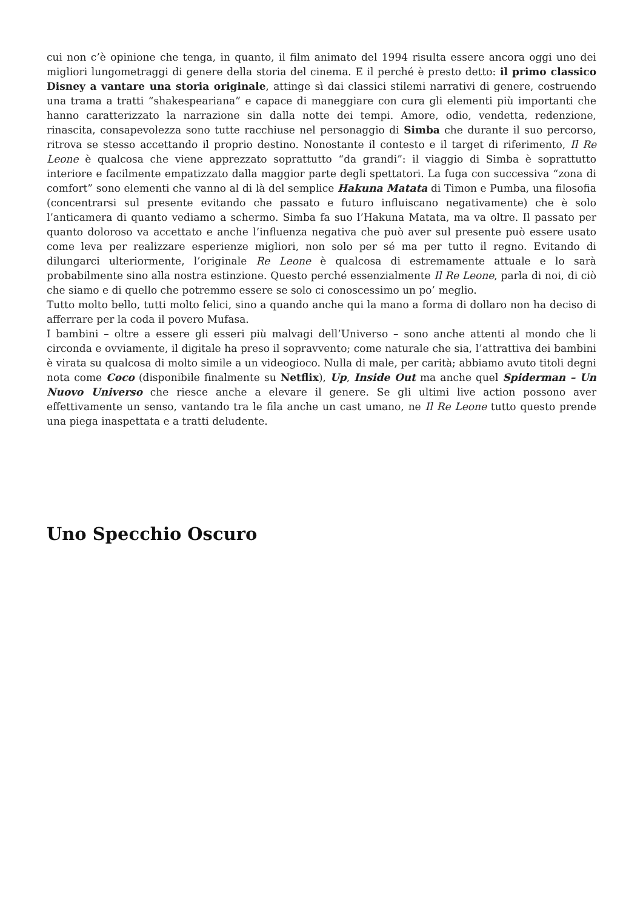cui non c’è opinione che tenga, in quanto, il film animato del 1994 risulta essere ancora oggi uno dei migliori lungometraggi di genere della storia del cinema. E il perché è presto detto: il primo classico Disney a vantare una storia originale, attinge sì dai classici stilemi narrativi di genere, costruendo una trama a tratti “shakespeariana” e capace di maneggiare con cura gli elementi più importanti che hanno caratterizzato la narrazione sin dalla notte dei tempi. Amore, odio, vendetta, redenzione, rinascita, consapevolezza sono tutte racchiuse nel personaggio di Simba che durante il suo percorso, ritrova se stesso accettando il proprio destino. Nonostante il contesto e il target di riferimento, Il Re Leone è qualcosa che viene apprezzato soprattutto “da grandi”: il viaggio di Simba è soprattutto interiore e facilmente empatizzato dalla maggior parte degli spettatori. La fuga con successiva “zona di comfort” sono elementi che vanno al di là del semplice Hakuna Matata di Timon e Pumba, una filosofia (concentrarsi sul presente evitando che passato e futuro influiscano negativamente) che è solo l’anticamera di quanto vediamo a schermo. Simba fa suo l’Hakuna Matata, ma va oltre. Il passato per quanto doloroso va accettato e anche l’influenza negativa che può aver sul presente può essere usato come leva per realizzare esperienze migliori, non solo per sé ma per tutto il regno. Evitando di dilungarci ulteriormente, l’originale Re Leone è qualcosa di estremamente attuale e lo sarà probabilmente sino alla nostra estinzione. Questo perché essenzialmente Il Re Leone, parla di noi, di ciò che siamo e di quello che potremmo essere se solo ci conoscessimo un po’ meglio.
Tutto molto bello, tutti molto felici, sino a quando anche qui la mano a forma di dollaro non ha deciso di afferrare per la coda il povero Mufasa.
I bambini – oltre a essere gli esseri più malvagi dell’Universo – sono anche attenti al mondo che li circonda e ovviamente, il digitale ha preso il sopravvento; come naturale che sia, l’attrattiva dei bambini è virata su qualcosa di molto simile a un videogioco. Nulla di male, per carità; abbiamo avuto titoli degni nota come Coco (disponibile finalmente su Netflix), Up, Inside Out ma anche quel Spiderman – Un Nuovo Universo che riesce anche a elevare il genere. Se gli ultimi live action possono aver effettivamente un senso, vantando tra le fila anche un cast umano, ne Il Re Leone tutto questo prende una piega inaspettata e a tratti deludente.
Uno Specchio Oscuro